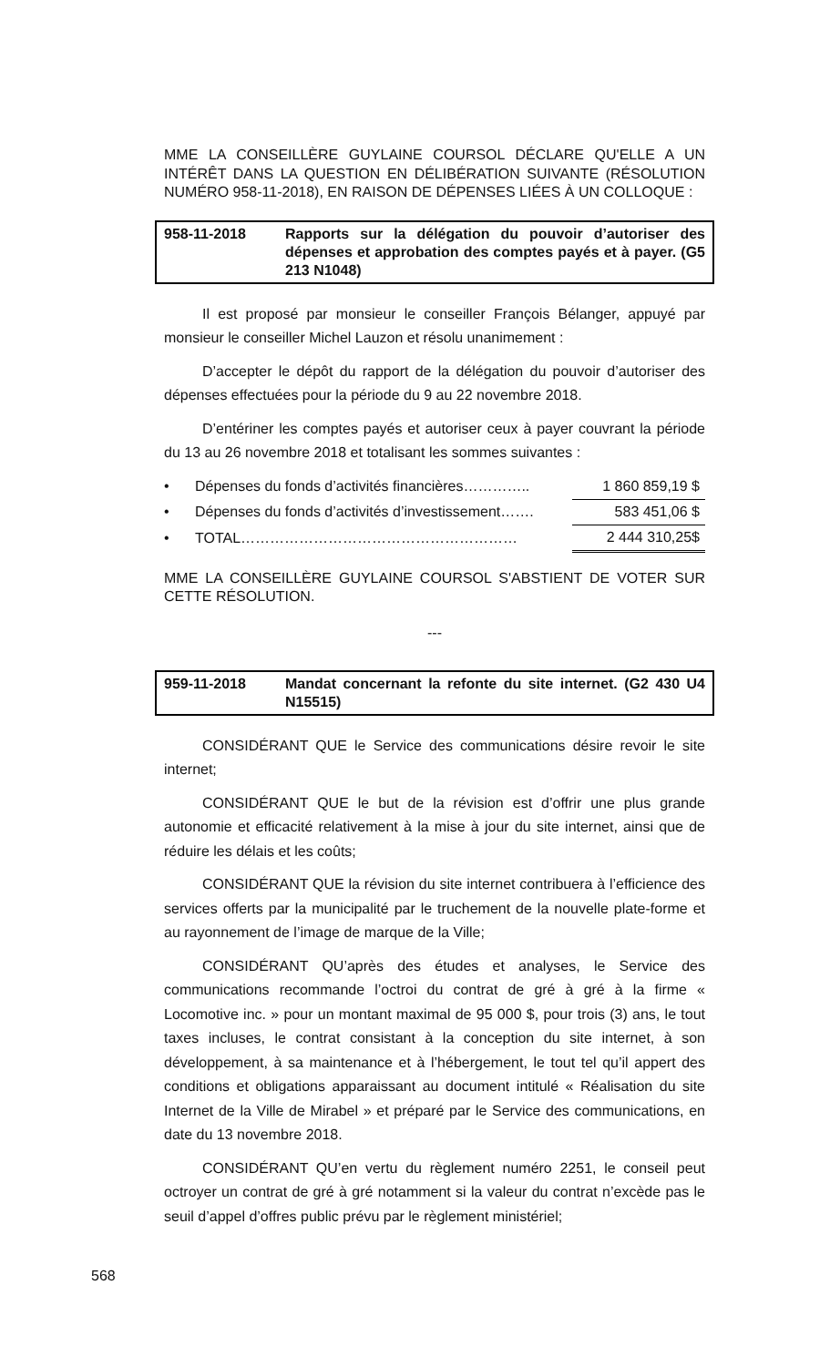MME LA CONSEILLÈRE GUYLAINE COURSOL DÉCLARE QU'ELLE A UN INTÉRÊT DANS LA QUESTION EN DÉLIBÉRATION SUIVANTE (RÉSOLUTION NUMÉRO 958-11-2018), EN RAISON DE DÉPENSES LIÉES À UN COLLOQUE :
958-11-2018 Rapports sur la délégation du pouvoir d’autoriser des dépenses et approbation des comptes payés et à payer. (G5 213 N1048)
Il est proposé par monsieur le conseiller François Bélanger, appuyé par monsieur le conseiller Michel Lauzon et résolu unanimement :
D’accepter le dépôt du rapport de la délégation du pouvoir d’autoriser des dépenses effectuées pour la période du 9 au 22 novembre 2018.
D’entériner les comptes payés et autoriser ceux à payer couvrant la période du 13 au 26 novembre 2018 et totalisant les sommes suivantes :
| • | Dépenses du fonds d’activités financières………….. | 1 860 859,19 $ |
| • | Dépenses du fonds d’activités d’investissement……. | 583 451,06 $ |
| • | TOTAL………………………………………………… | 2 444 310,25$ |
MME LA CONSEILLÈRE GUYLAINE COURSOL S'ABSTIENT DE VOTER SUR CETTE RÉSOLUTION.
---
959-11-2018 Mandat concernant la refonte du site internet. (G2 430 U4 N15515)
CONSIDÉRANT QUE le Service des communications désire revoir le site internet;
CONSIDÉRANT QUE le but de la révision est d’offrir une plus grande autonomie et efficacité relativement à la mise à jour du site internet, ainsi que de réduire les délais et les coûts;
CONSIDÉRANT QUE la révision du site internet contribuera à l’efficience des services offerts par la municipalité par le truchement de la nouvelle plate-forme et au rayonnement de l’image de marque de la Ville;
CONSIDÉRANT QU’après des études et analyses, le Service des communications recommande l’octroi du contrat de gré à gré à la firme « Locomotive inc. » pour un montant maximal de 95 000 $, pour trois (3) ans, le tout taxes incluses, le contrat consistant à la conception du site internet, à son développement, à sa maintenance et à l’hébergement, le tout tel qu’il appert des conditions et obligations apparaissant au document intitulé « Réalisation du site Internet de la Ville de Mirabel » et préparé par le Service des communications, en date du 13 novembre 2018.
CONSIDÉRANT QU’en vertu du règlement numéro 2251, le conseil peut octroyer un contrat de gré à gré notamment si la valeur du contrat n’excède pas le seuil d’appel d’offres public prévu par le règlement ministériel;
568